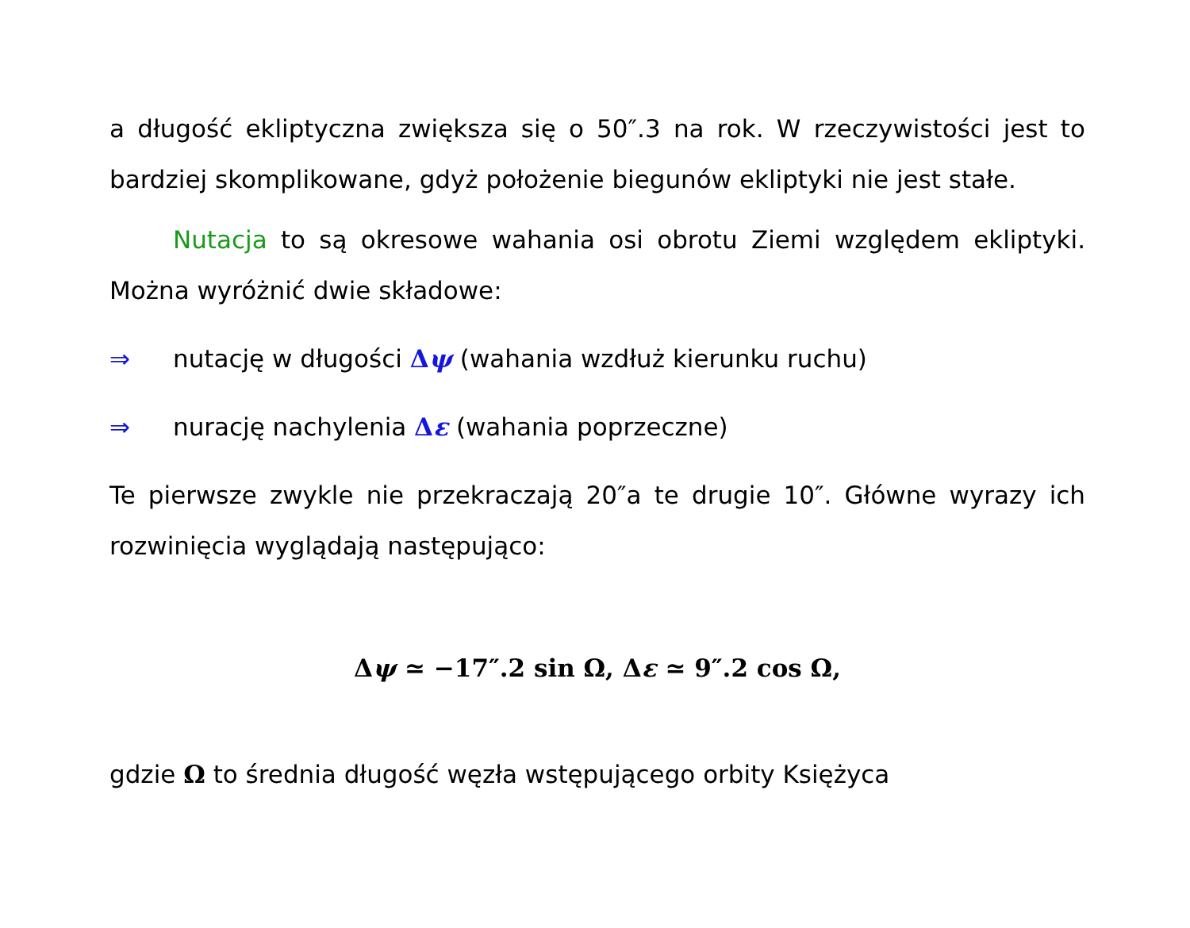a długość ekliptyczna zwiększa się o 50″.3 na rok. W rzeczywistości jest to bardziej skomplikowane, gdyż położenie biegunów ekliptyki nie jest stałe.
Nutacja to są okresowe wahania osi obrotu Ziemi względem ekliptyki. Można wyróżnić dwie składowe:
⇒ nutację w długości Δψ (wahania wzdłuż kierunku ruchu)
⇒ nurację nachylenia Δε (wahania poprzeczne)
Te pierwsze zwykle nie przekraczają 20″a te drugie 10″. Główne wyrazy ich rozwinięcia wyglądają następująco:
Δψ ≃ −17″.2 sin Ω, Δε ≃ 9″.2 cos Ω,
gdzie Ω to średnia długość węzła wstępującego orbity Księżyca